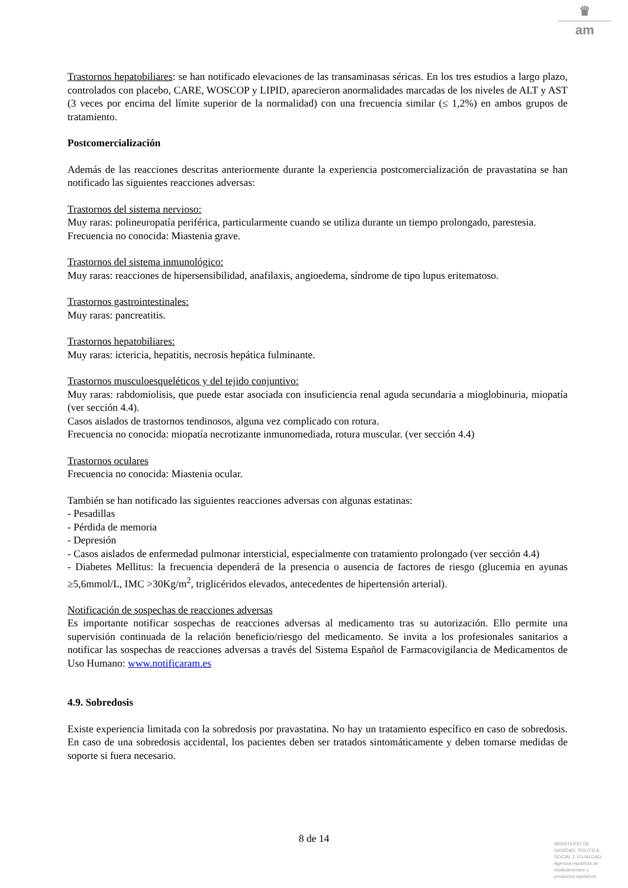♛
am
Trastornos hepatobiliares: se han notificado elevaciones de las transaminasas séricas. En los tres estudios a largo plazo, controlados con placebo, CARE, WOSCOP y LIPID, aparecieron anormalidades marcadas de los niveles de ALT y AST (3 veces por encima del límite superior de la normalidad) con una frecuencia similar (≤ 1,2%) en ambos grupos de tratamiento.
Postcomercialización
Además de las reacciones descritas anteriormente durante la experiencia postcomercialización de pravastatina se han notificado las siguientes reacciones adversas:
Trastornos del sistema nervioso:
Muy raras: polineuropatía periférica, particularmente cuando se utiliza durante un tiempo prolongado, parestesia.
Frecuencia no conocida: Miastenia grave.
Trastornos del sistema inmunológico:
Muy raras: reacciones de hipersensibilidad, anafilaxis, angioedema, síndrome de tipo lupus eritematoso.
Trastornos gastrointestinales:
Muy raras: pancreatitis.
Trastornos hepatobiliares:
Muy raras: ictericia, hepatitis, necrosis hepática fulminante.
Trastornos musculoesqueléticos y del tejido conjuntivo:
Muy raras: rabdomiolisis, que puede estar asociada con insuficiencia renal aguda secundaria a mioglobinuria, miopatía (ver sección 4.4).
Casos aislados de trastornos tendinosos, alguna vez complicado con rotura.
Frecuencia no conocida: miopatía necrotizante inmunomediada, rotura muscular. (ver sección 4.4)
Trastornos oculares
Frecuencia no conocida: Miastenia ocular.
También se han notificado las siguientes reacciones adversas con algunas estatinas:
- Pesadillas
- Pérdida de memoria
- Depresión
- Casos aislados de enfermedad pulmonar intersticial, especialmente con tratamiento prolongado (ver sección 4.4)
- Diabetes Mellitus: la frecuencia dependerá de la presencia o ausencia de factores de riesgo (glucemia en ayunas ≥5,6mmol/L, IMC >30Kg/m<sup>2</sup>, triglicéridos elevados, antecedentes de hipertensión arterial).
Notificación de sospechas de reacciones adversas
Es importante notificar sospechas de reacciones adversas al medicamento tras su autorización. Ello permite una supervisión continuada de la relación beneficio/riesgo del medicamento. Se invita a los profesionales sanitarios a notificar las sospechas de reacciones adversas a través del Sistema Español de Farmacovigilancia de Medicamentos de Uso Humano: www.notificaram.es
4.9. Sobredosis
Existe experiencia limitada con la sobredosis por pravastatina. No hay un tratamiento específico en caso de sobredosis. En caso de una sobredosis accidental, los pacientes deben ser tratados sintomáticamente y deben tomarse medidas de soporte si fuera necesario.
8 de 14
MINISTERIO DE
SANIDAD, POLITICA
SOCIAL E IGUALDAD
Agencia española de
medicamentos y
productos sanitarios